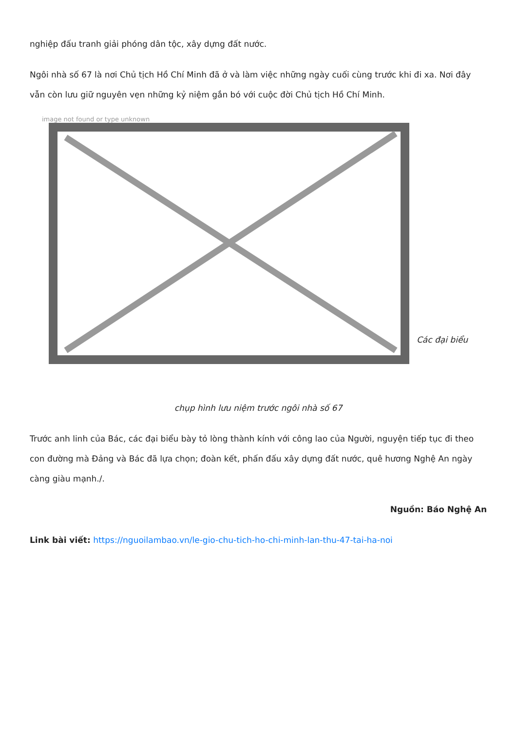nghiệp đấu tranh giải phóng dân tộc, xây dựng đất nước.
Ngôi nhà số 67 là nơi Chủ tịch Hồ Chí Minh đã ở và làm việc những ngày cuối cùng trước khi đi xa. Nơi đây vẫn còn lưu giữ nguyên vẹn những kỷ niệm gắn bó với cuộc đời Chủ tịch Hồ Chí Minh.
image not found or type unknown
Các đại biểu
chụp hình lưu niệm trước ngôi nhà số 67
Trước anh linh của Bác, các đại biểu bày tỏ lòng thành kính với công lao của Người, nguyện tiếp tục đi theo con đường mà Đảng và Bác đã lựa chọn; đoàn kết, phấn đấu xây dựng đất nước, quê hương Nghệ An ngày càng giàu mạnh./.
Nguồn: Báo Nghệ An
Link bài viết: https://nguoilambao.vn/le-gio-chu-tich-ho-chi-minh-lan-thu-47-tai-ha-noi